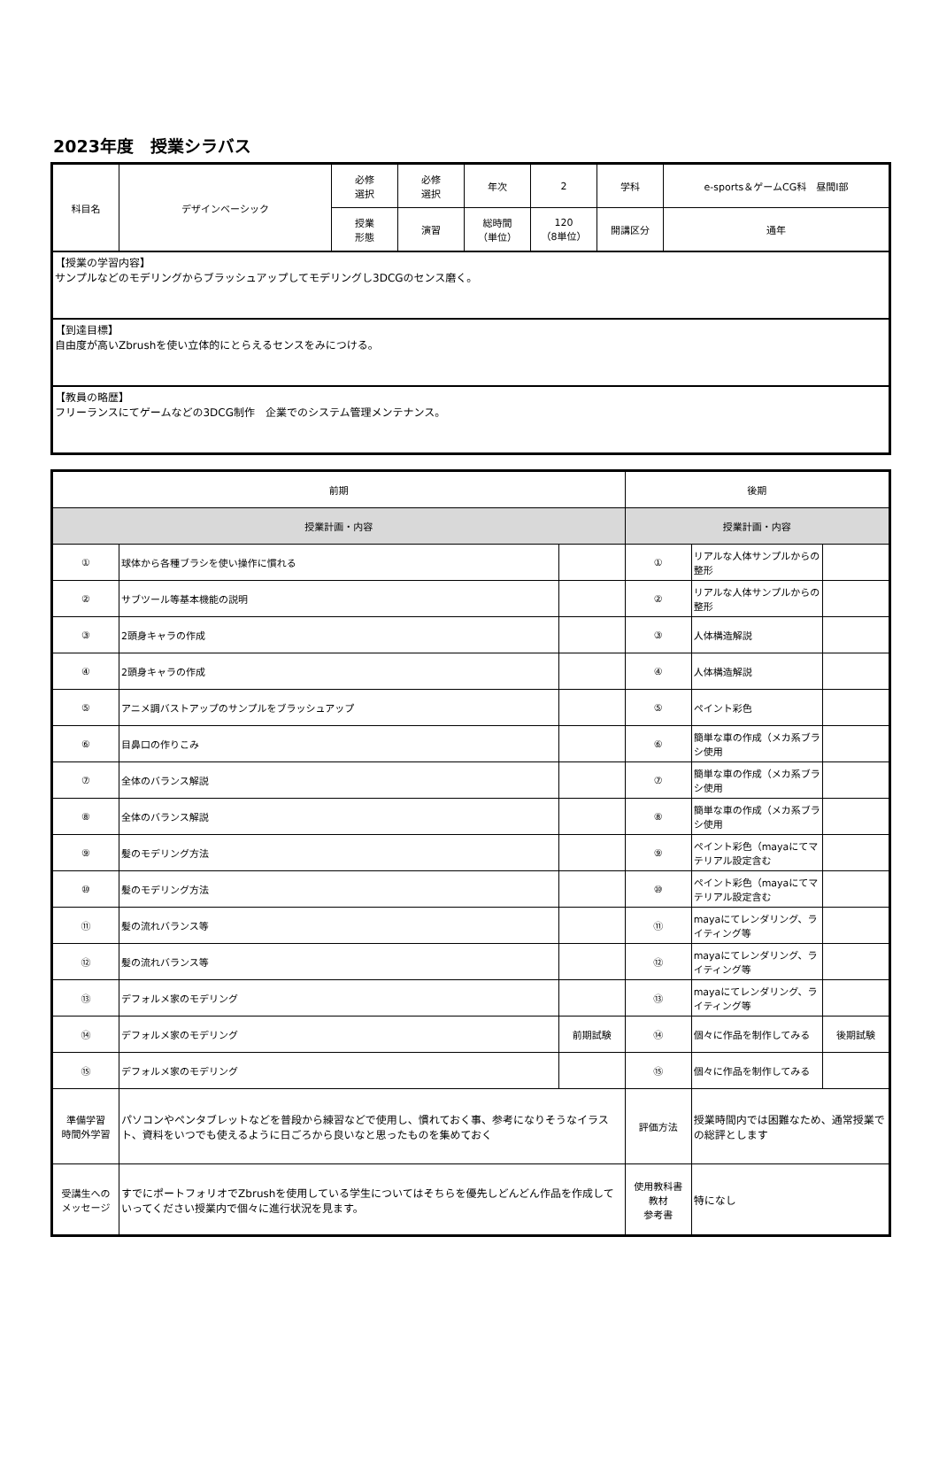2023年度　授業シラバス
| 科目名 | デザインベーシック | 必修 選択 | 必修 選択 | 年次 | 2 | 学科 | e-sports＆ゲームCG科 昼間Ⅰ部 |
| | | 授業 形態 | 演習 | 総時間 （単位） | 120 （8単位） | 開講区分 | 通年 |
| 【授業の学習内容】 サンプルなどのモデリングからブラッシュアップしてモデリングし3DCGのセンス磨く。 | | | | | | | |
| 【到達目標】 自由度が高いZbrushを使い立体的にとらえるセンスをみにつける。 | | | | | | | |
| 【教員の略歴】 フリーランスにてゲームなどの3DCG制作 企業でのシステム管理メンテナンス。 | | | | | | | |
| 前期 | | | 後期 | | |
| 授業計画・内容 | | | 授業計画・内容 | | |
| ① | 球体から各種ブラシを使い操作に慣れる | | ① | リアルな人体サンプルからの整形 | |
| ② | サブツール等基本機能の説明 | | ② | リアルな人体サンプルからの整形 | |
| ③ | 2頭身キャラの作成 | | ③ | 人体構造解説 | |
| ④ | 2頭身キャラの作成 | | ④ | 人体構造解説 | |
| ⑤ | アニメ調バストアップのサンプルをブラッシュアップ | | ⑤ | ペイント彩色 | |
| ⑥ | 目鼻口の作りこみ | | ⑥ | 簡単な車の作成（メカ系ブラシ使用 | |
| ⑦ | 全体のバランス解説 | | ⑦ | 簡単な車の作成（メカ系ブラシ使用 | |
| ⑧ | 全体のバランス解説 | | ⑧ | 簡単な車の作成（メカ系ブラシ使用 | |
| ⑨ | 髪のモデリング方法 | | ⑨ | ペイント彩色（mayaにてマテリアル設定含む | |
| ⑩ | 髪のモデリング方法 | | ⑩ | ペイント彩色（mayaにてマテリアル設定含む | |
| ⑪ | 髪の流れバランス等 | | ⑪ | mayaにてレンダリング、ライティング等 | |
| ⑫ | 髪の流れバランス等 | | ⑫ | mayaにてレンダリング、ライティング等 | |
| ⑬ | デフォルメ家のモデリング | | ⑬ | mayaにてレンダリング、ライティング等 | |
| ⑭ | デフォルメ家のモデリング | 前期試験 | ⑭ | 個々に作品を制作してみる | 後期試験 |
| ⑮ | デフォルメ家のモデリング | | ⑮ | 個々に作品を制作してみる | |
| 準備学習 時間外学習 | パソコンやペンタブレットなどを普段から練習などで使用し、慣れておく事、参考になりそうなイラスト、資料をいつでも使えるように日ごろから良いなと思ったものを集めておく | | 評価方法 | 授業時間内では困難なため、通常授業での総評とします | |
| 受講生への メッセージ | すでにポートフォリオでZbrushを使用している学生についてはそちらを優先しどんどん作品を作成していってください授業内で個々に進行状況を見ます。 | | 使用教科書 教材 参考書 | 特になし | |